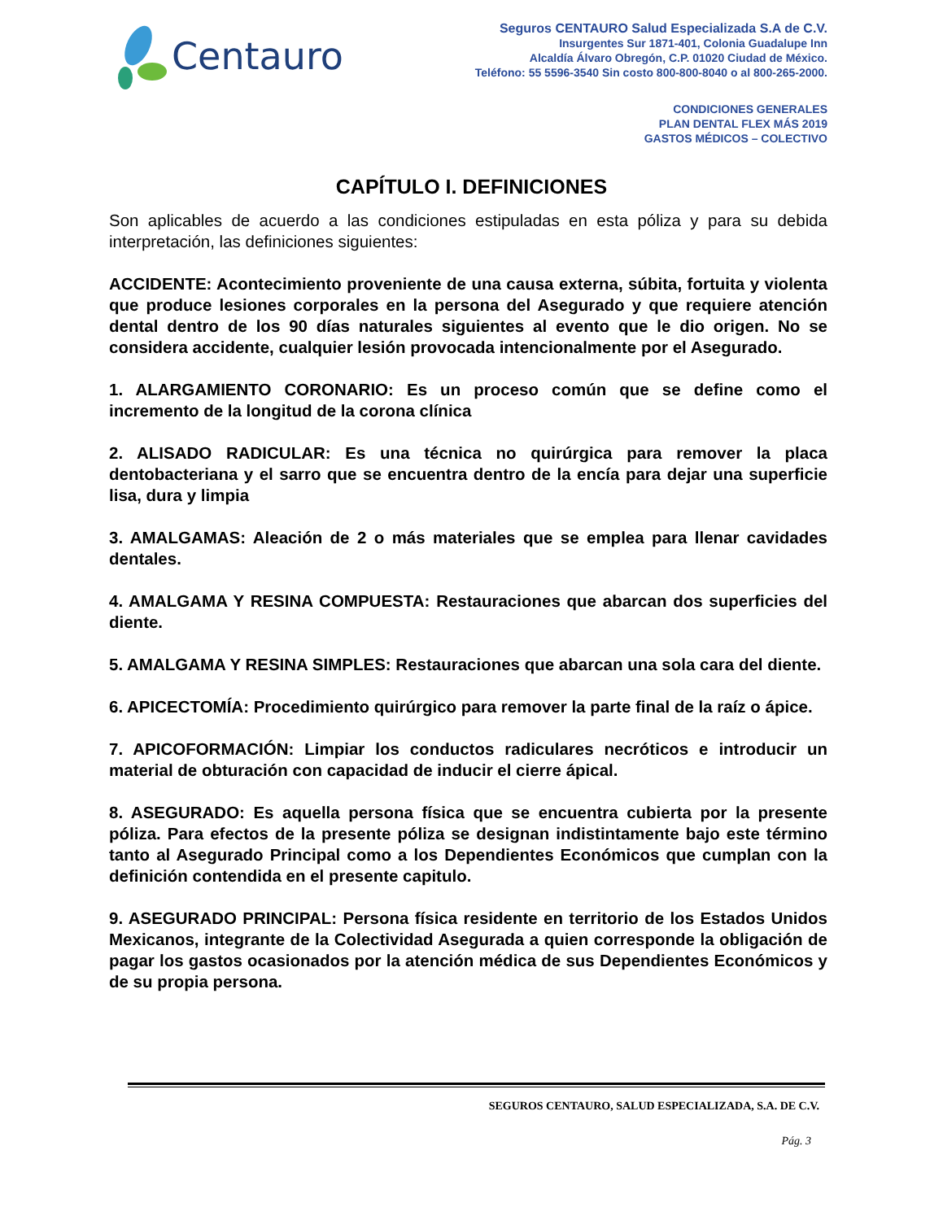Centauro
Seguros CENTAURO Salud Especializada S.A de C.V.
Insurgentes Sur 1871-401, Colonia Guadalupe Inn
Alcaldía Álvaro Obregón, C.P. 01020 Ciudad de México.
Teléfono: 55 5596-3540 Sin costo 800-800-8040 o al 800-265-2000.
CONDICIONES GENERALES
PLAN DENTAL FLEX MÁS 2019
GASTOS MÉDICOS – COLECTIVO
CAPÍTULO I. DEFINICIONES
Son aplicables de acuerdo a las condiciones estipuladas en esta póliza y para su debida interpretación, las definiciones siguientes:
ACCIDENTE: Acontecimiento proveniente de una causa externa, súbita, fortuita y violenta que produce lesiones corporales en la persona del Asegurado y que requiere atención dental dentro de los 90 días naturales siguientes al evento que le dio origen. No se considera accidente, cualquier lesión provocada intencionalmente por el Asegurado.
1. ALARGAMIENTO CORONARIO: Es un proceso común que se define como el incremento de la longitud de la corona clínica
2. ALISADO RADICULAR: Es una técnica no quirúrgica para remover la placa dentobacteriana y el sarro que se encuentra dentro de la encía para dejar una superficie lisa, dura y limpia
3. AMALGAMAS: Aleación de 2 o más materiales que se emplea para llenar cavidades dentales.
4. AMALGAMA Y RESINA COMPUESTA: Restauraciones que abarcan dos superficies del diente.
5. AMALGAMA Y RESINA SIMPLES: Restauraciones que abarcan una sola cara del diente.
6. APICECTOMÍA: Procedimiento quirúrgico para remover la parte final de la raíz o ápice.
7. APICOFORMACIÓN: Limpiar los conductos radiculares necróticos e introducir un material de obturación con capacidad de inducir el cierre ápical.
8. ASEGURADO: Es aquella persona física que se encuentra cubierta por la presente póliza. Para efectos de la presente póliza se designan indistintamente bajo este término tanto al Asegurado Principal como a los Dependientes Económicos que cumplan con la definición contendida en el presente capitulo.
9. ASEGURADO PRINCIPAL: Persona física residente en territorio de los Estados Unidos Mexicanos, integrante de la Colectividad Asegurada a quien corresponde la obligación de pagar los gastos ocasionados por la atención médica de sus Dependientes Económicos y de su propia persona.
SEGUROS CENTAURO, SALUD ESPECIALIZADA, S.A. DE C.V.
Pág. 3